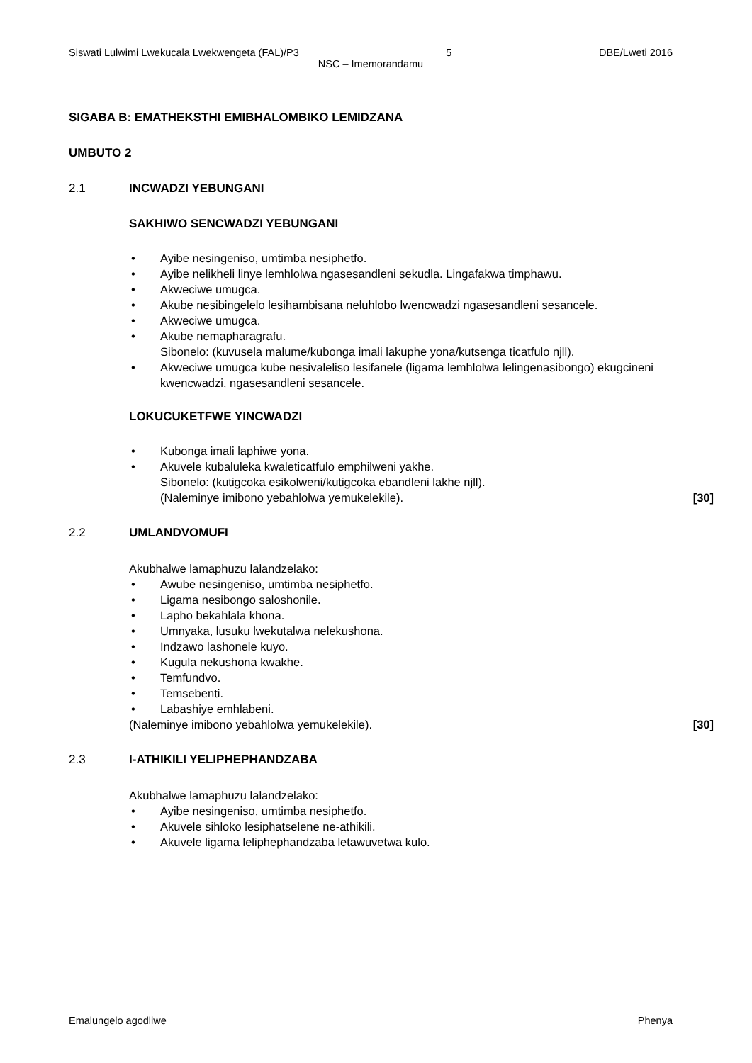Siswati Lulwimi Lwekucala Lwekwengeta (FAL)/P3 5 DBE/Lweti 2016
NSC – Imemorandamu
SIGABA B: EMATHEKSTHI EMIBHALOMBIKO LEMIDZANA
UMBUTO 2
2.1 INCWADZI YEBUNGANI
SAKHIWO SENCWADZI YEBUNGANI
• Ayibe nesingeniso, umtimba nesiphetfo.
• Ayibe nelikheli linye lemhlolwa ngasesandleni sekudla. Lingafakwa timphawu.
• Akweciwe umugca.
• Akube nesibingelelo lesihambisana neluhlobo lwencwadzi ngasesandleni sesancele.
• Akweciwe umugca.
• Akube nemapharagrafu.
Sibonelo: (kuvusela malume/kubonga imali lakuphe yona/kutsenga ticatfulo njll).
• Akweciwe umugca kube nesivaleliso lesifanele (ligama lemhlolwa lelingenasibongo) ekugcineni kwencwadzi, ngasesandleni sesancele.
LOKUCUKETFWE YINCWADZI
• Kubonga imali laphiwe yona.
• Akuvele kubaluleka kwaleticatfulo emphilweni yakhe.
Sibonelo: (kutigcoka esikolweni/kutigcoka ebandleni lakhe njll).
(Naleminye imibono yebahlolwa yemukelekile). [30]
2.2 UMLANDVOMUFI
Akubhalwe lamaphuzu lalandzelako:
• Awube nesingeniso, umtimba nesiphetfo.
• Ligama nesibongo saloshonile.
• Lapho bekahlala khona.
• Umnyaka, lusuku lwekutalwa nelekushona.
• Indzawo lashonele kuyo.
• Kugula nekushona kwakhe.
• Temfundvo.
• Temsebenti.
• Labashiye emhlabeni.
(Naleminye imibono yebahlolwa yemukelekile). [30]
2.3 I-ATHIKILI YELIPHEPHANDZABA
Akubhalwe lamaphuzu lalandzelako:
• Ayibe nesingeniso, umtimba nesiphetfo.
• Akuvele sihloko lesiphatselene ne-athikili.
• Akuvele ligama leliphephandzaba letawuvetwa kulo.
Emalungelo agodliwe Phenya